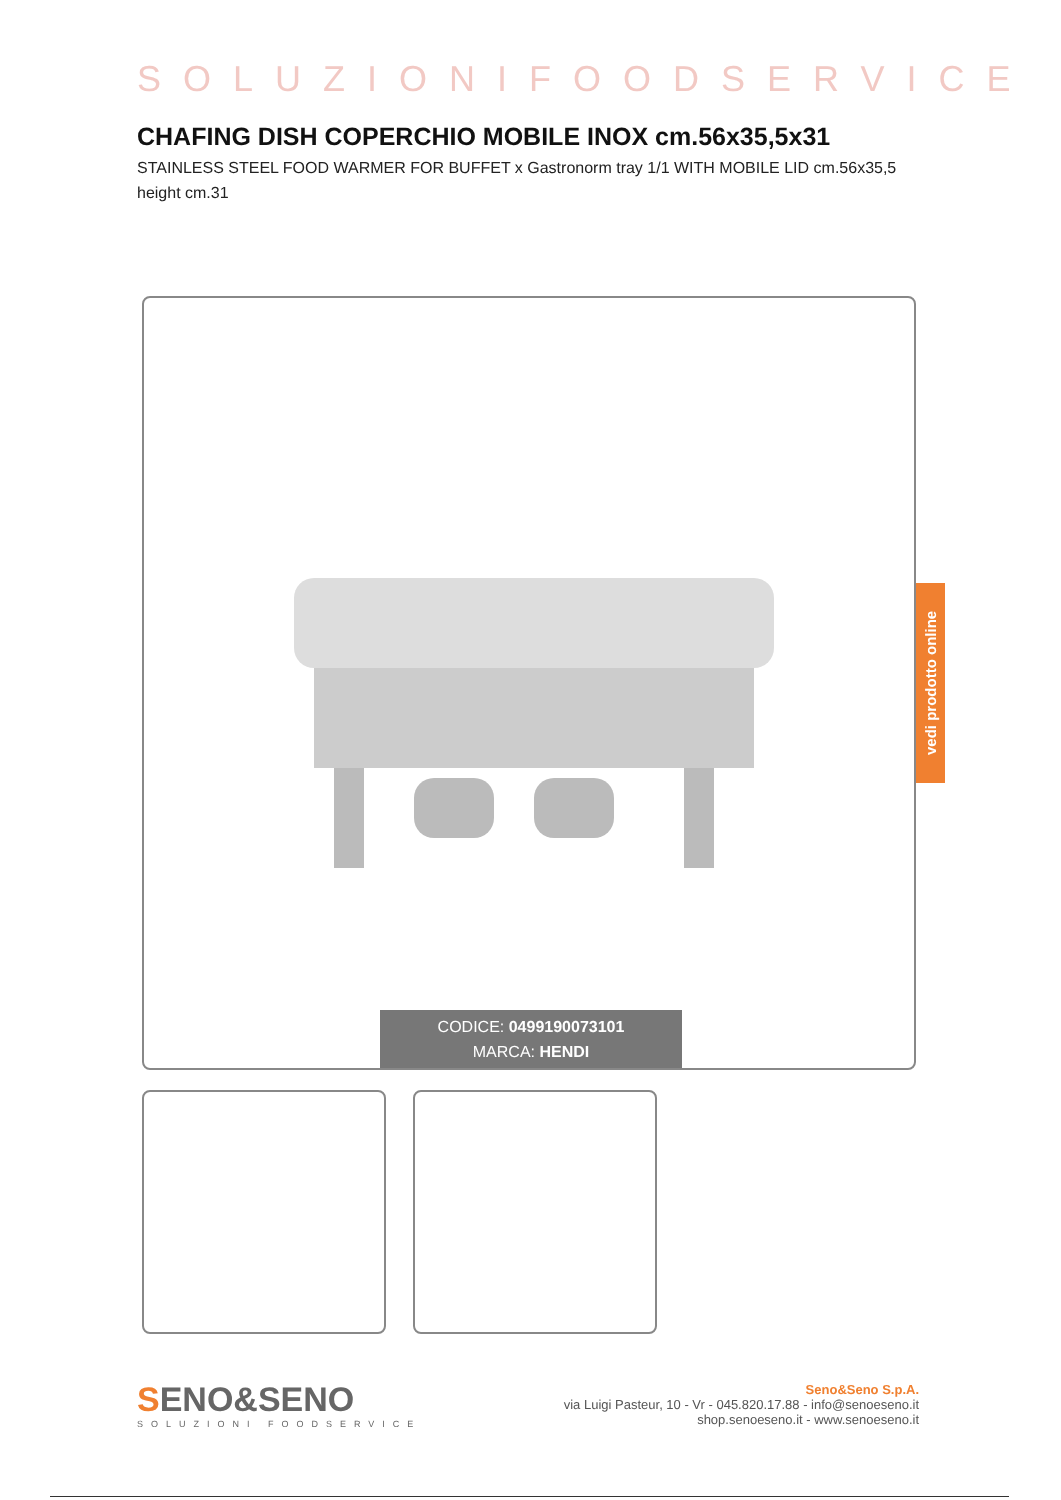SOLUZIONIFOODSERVICE
CHAFING DISH COPERCHIO MOBILE INOX cm.56x35,5x31
STAINLESS STEEL FOOD WARMER FOR BUFFET x Gastronorm tray 1/1 WITH MOBILE LID cm.56x35,5 height cm.31
CODICE: 0499190073101
MARCA: HENDI
vedi prodotto online
SENO&SENO
SOLUZIONI FOODSERVICE
Seno&Seno S.p.A.
via Luigi Pasteur, 10 - Vr - 045.820.17.88 - info@senoeseno.it
shop.senoeseno.it - www.senoeseno.it